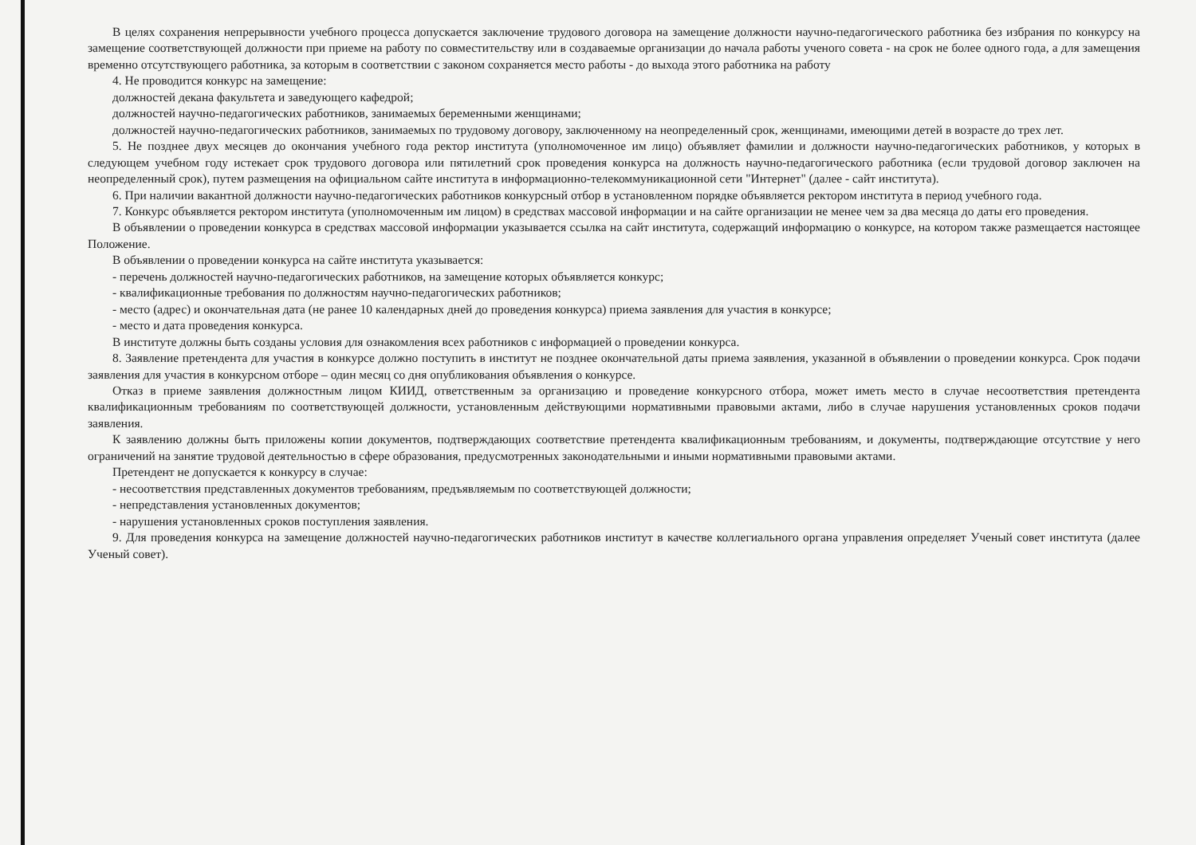В целях сохранения непрерывности учебного процесса допускается заключение трудового договора на замещение должности научно-педагогического работника без избрания по конкурсу на замещение соответствующей должности при приеме на работу по совместительству или в создаваемые организации до начала работы ученого совета - на срок не более одного года, а для замещения временно отсутствующего работника, за которым в соответствии с законом сохраняется место работы - до выхода этого работника на работу
4. Не проводится конкурс на замещение:
должностей декана факультета и заведующего кафедрой;
должностей научно-педагогических работников, занимаемых беременными женщинами;
должностей научно-педагогических работников, занимаемых по трудовому договору, заключенному на неопределенный срок, женщинами, имеющими детей в возрасте до трех лет.
5. Не позднее двух месяцев до окончания учебного года ректор института (уполномоченное им лицо) объявляет фамилии и должности научно-педагогических работников, у которых в следующем учебном году истекает срок трудового договора или пятилетний срок проведения конкурса на должность научно-педагогического работника (если трудовой договор заключен на неопределенный срок), путем размещения на официальном сайте института в информационно-телекоммуникационной сети "Интернет" (далее - сайт института).
6. При наличии вакантной должности научно-педагогических работников конкурсный отбор в установленном порядке объявляется ректором института в период учебного года.
7. Конкурс объявляется ректором института (уполномоченным им лицом) в средствах массовой информации и на сайте организации не менее чем за два месяца до даты его проведения.
В объявлении о проведении конкурса в средствах массовой информации указывается ссылка на сайт института, содержащий информацию о конкурсе, на котором также размещается настоящее Положение.
В объявлении о проведении конкурса на сайте института указывается:
- перечень должностей научно-педагогических работников, на замещение которых объявляется конкурс;
- квалификационные требования по должностям научно-педагогических работников;
- место (адрес) и окончательная дата (не ранее 10 календарных дней до проведения конкурса) приема заявления для участия в конкурсе;
- место и дата проведения конкурса.
В институте должны быть созданы условия для ознакомления всех работников с информацией о проведении конкурса.
8. Заявление претендента для участия в конкурсе должно поступить в институт не позднее окончательной даты приема заявления, указанной в объявлении о проведении конкурса. Срок подачи заявления для участия в конкурсном отборе – один месяц со дня опубликования объявления о конкурсе.
Отказ в приеме заявления должностным лицом КИИД, ответственным за организацию и проведение конкурсного отбора, может иметь место в случае несоответствия претендента квалификационным требованиям по соответствующей должности, установленным действующими нормативными правовыми актами, либо в случае нарушения установленных сроков подачи заявления.
К заявлению должны быть приложены копии документов, подтверждающих соответствие претендента квалификационным требованиям, и документы, подтверждающие отсутствие у него ограничений на занятие трудовой деятельностью в сфере образования, предусмотренных законодательными и иными нормативными правовыми актами.
Претендент не допускается к конкурсу в случае:
- несоответствия представленных документов требованиям, предъявляемым по соответствующей должности;
- непредставления установленных документов;
- нарушения установленных сроков поступления заявления.
9. Для проведения конкурса на замещение должностей научно-педагогических работников институт в качестве коллегиального органа управления определяет Ученый совет института (далее Ученый совет).